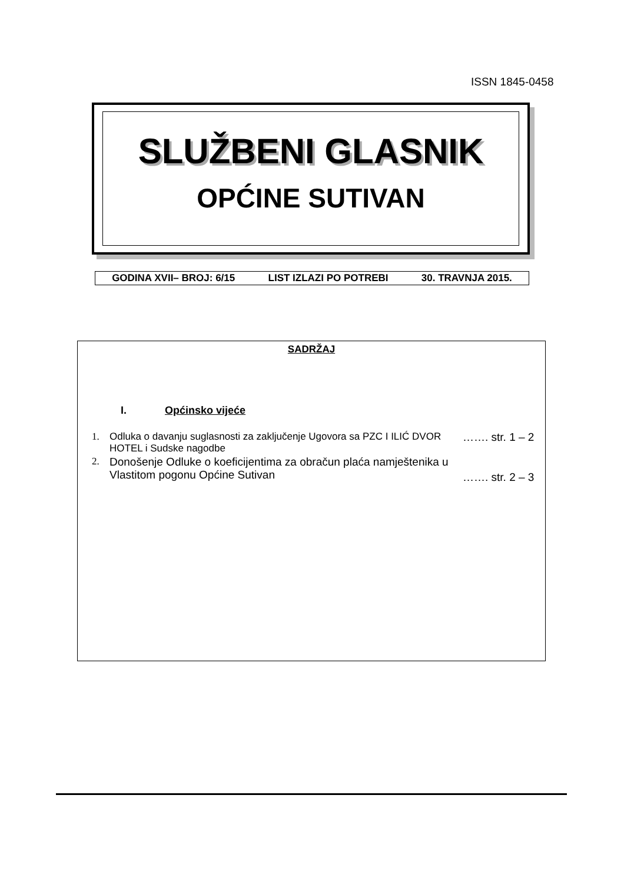ISSN 1845-0458
SLUŽBENI GLASNIK
OPĆINE SUTIVAN
GODINA XVII– BROJ: 6/15 LIST IZLAZI PO POTREBI 30. TRAVNJA 2015.
SADRŽAJ
I. Općinsko vijeće
1. Odluka o davanju suglasnosti za zaključenje Ugovora sa PZC I ILIĆ DVOR HOTEL i Sudske nagodbe
……. str. 1 – 2
2. Donošenje Odluke o koeficijentima za obračun plaća namještenika u Vlastitom pogonu Općine Sutivan
……. str. 2 – 3